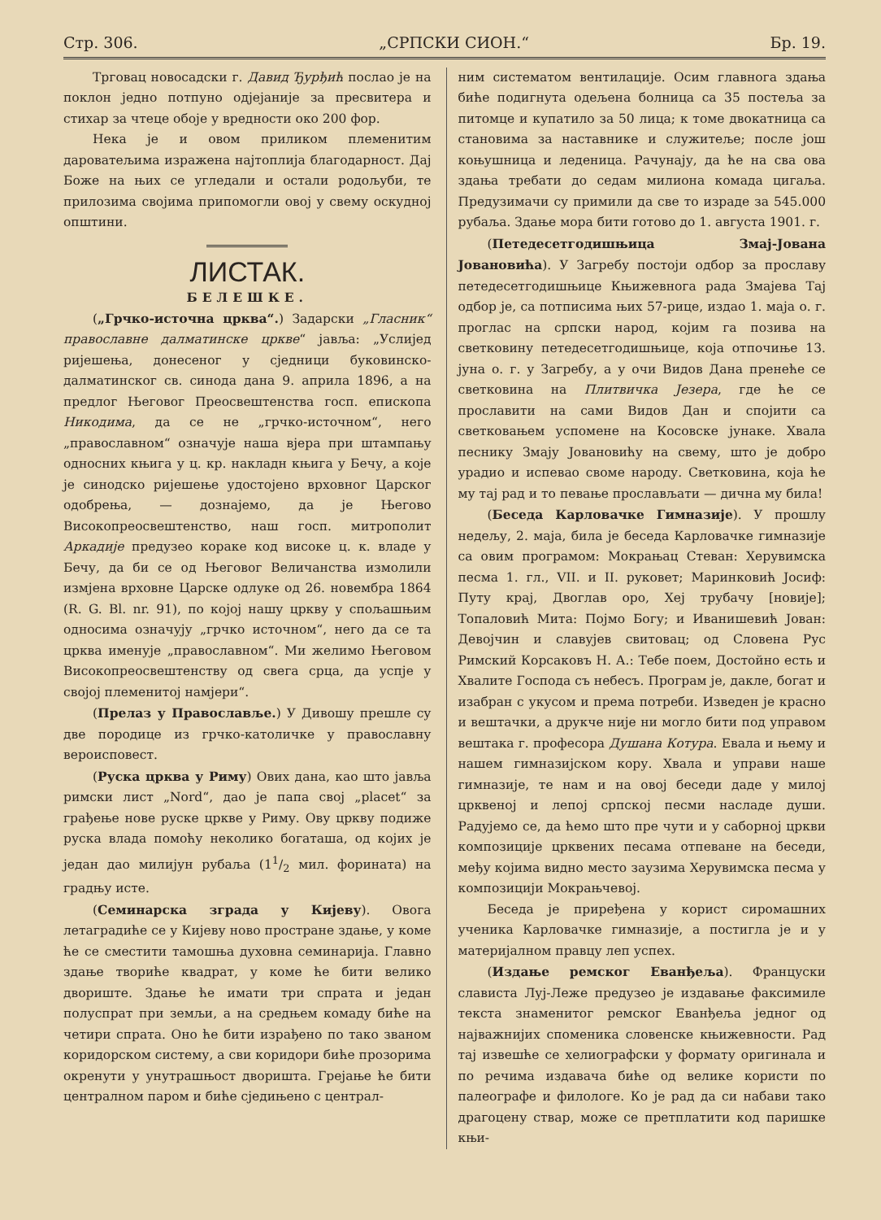Стр. 306. „СРПСКИ СИОН.“Бр. 19.
Трговац новосадски г. Давид Ђурђић послао је на поклон једно потпуно одјејаније за пресвитера и стихар за чтеце обоје у вредности око 200 фор.
Нека је и овом приликом племенитим дароватељима изражена најтоплија благодарност. Дај Боже на њих се угледали и остали родољуби, те прилозима својима припомогли овој у свему оскудној општини.
ЛИСТАК.
БЕЛЕШКЕ.
(„Грчко-источна црква“.) Задарски „Гласник“ православне далматинске цркве“ јавља: „Услијед ријешења, донесеног у сједници буковинско-далматинског св. синода дана 9. априла 1896, а на предлог Његовог Преосвештенства госп. епископа Никодима, да се не „грчко-источном“, него „православном“ означује наша вјера при штампању односних књига у ц. кр. накладн књига у Бечу, а које је синодско ријешење удостојено врховног Царског одобрења, — дознајемо, да је Његово Високопреосвештенство, наш госп. митрополит Аркадије предузео кораке код високе ц. к. владе у Бечу, да би се од Његовог Величанства измолили измјена врховне Царске одлуке од 26. новембра 1864 (R. G. Bl. nr. 91), по којој нашу цркву у спољашњим односима означују „грчко источном“, него да се та црква именује „православном“. Ми желимо Његовом Високопреосвештенству од свега срца, да успје у својој племенитој намјери“.
(Прелаз у Православље.) У Дивошу прешле су две породице из грчко-католичке у православну вероисповест.
(Руска црква у Риму) Ових дана, као што јавља римски лист „Nord“, дао је папа свој „placet“ за грађење нове руске цркве у Риму. Ову цркву подиже руска влада помоћу неколико богаташа, од којих је један дао милијун рубаља (11/2 мил. форината) на градњу исте.
(Семинарска зграда у Кијеву). Овога летаградиће се у Кијеву ново простране здање, у коме ће се сместити тамошња духовна семинарија. Главно здање твориће квадрат, у коме ће бити велико двориште. Здање ће имати три спрата и један полуспрат при земљи, а на средњем комаду биће на четири спрата. Оно ће бити израђено по тако званом коридорском систему, а сви коридори биће прозорима окренути у унутрашњост дворишта. Грејање ће бити централном паром и биће сједињено с централ-
ним систематом вентилације. Осим главнога здања биће подигнута одељена болница са 35 постеља за питомце и купатило за 50 лица; к томе двокатница са становима за наставнике и служитеље; после још коњушница и леденица. Рачунају, да ће на сва ова здања требати до седам милиона комада цигаља. Предузимачи су примили да све то израде за 545.000 рубаља. Здање мора бити готово до 1. августа 1901. г.
(Петедесетгодишњица Змај-Јована Јовановића). У Загребу постоји одбор за прославу петедесетгодишњице Књижевнога рада Змајева Тај одбор је, са потписима њих 57-рице, издао 1. маја о. г. проглас на српски народ, којим га позива на светковину петедесетгодишњице, која отпочиње 13. јуна о. г. у Загребу, а у очи Видов Дана пренеће се светковина на Плитвичка Језера, где ће се прославити на сами Видов Дан и спојити са светковањем успомене на Косовске јунаке. Хвала песнику Змају Јовановићу на свему, што је добро урадио и испевао своме народу. Светковина, која ће му тај рад и то певање прослављати — дична му била!
(Беседа Карловачке Гимназије). У прошлу недељу, 2. маја, била је беседа Карловачке гимназије са овим програмом: Мокрањац Стеван: Херувимска песма 1. гл., VII. и II. руковет; Маринковић Јосиф: Путу крај, Двоглав оро, Хеј трубачу [новије]; Топаловић Мита: Појмо Богу; и Иванишевић Јован: Девојчин и славујев свитовац; од Словена Рус Римский Корсаковъ Н. А.: Тебе поем, Достойно есть и Хвалите Господа съ небесъ. Програм је, дакле, богат и изабран с укусом и према потреби. Изведен је красно и вештачки, а друкче није ни могло бити под управом вештака г. професора Душана Котура. Евала и њему и нашем гимназијском кору. Хвала и управи наше гимназије, те нам и на овој беседи даде у милој црквеној и лепој српској песми насладе души. Радујемо се, да ћемо што пре чути и у саборној цркви композиције црквених песама отпеване на беседи, међу којима видно место заузима Херувимска песма у композицији Мокрањчевој.
Беседа је приређена у корист сиромашних ученика Карловачке гимназије, а постигла је и у материјалном правцу леп успех.
(Издање ремског Еванђеља). Француски слависта Луј-Леже предузео је издавање факсимиле текста знаменитог ремског Еванђеља једног од најважнијих споменика словенске књижевности. Рад тај извешће се хелиографски у формату оригинала и по речима издавача биће од велике користи по палеографе и филологе. Ко је рад да си набави тако драгоцену ствар, може се претплатити код паришке књи-